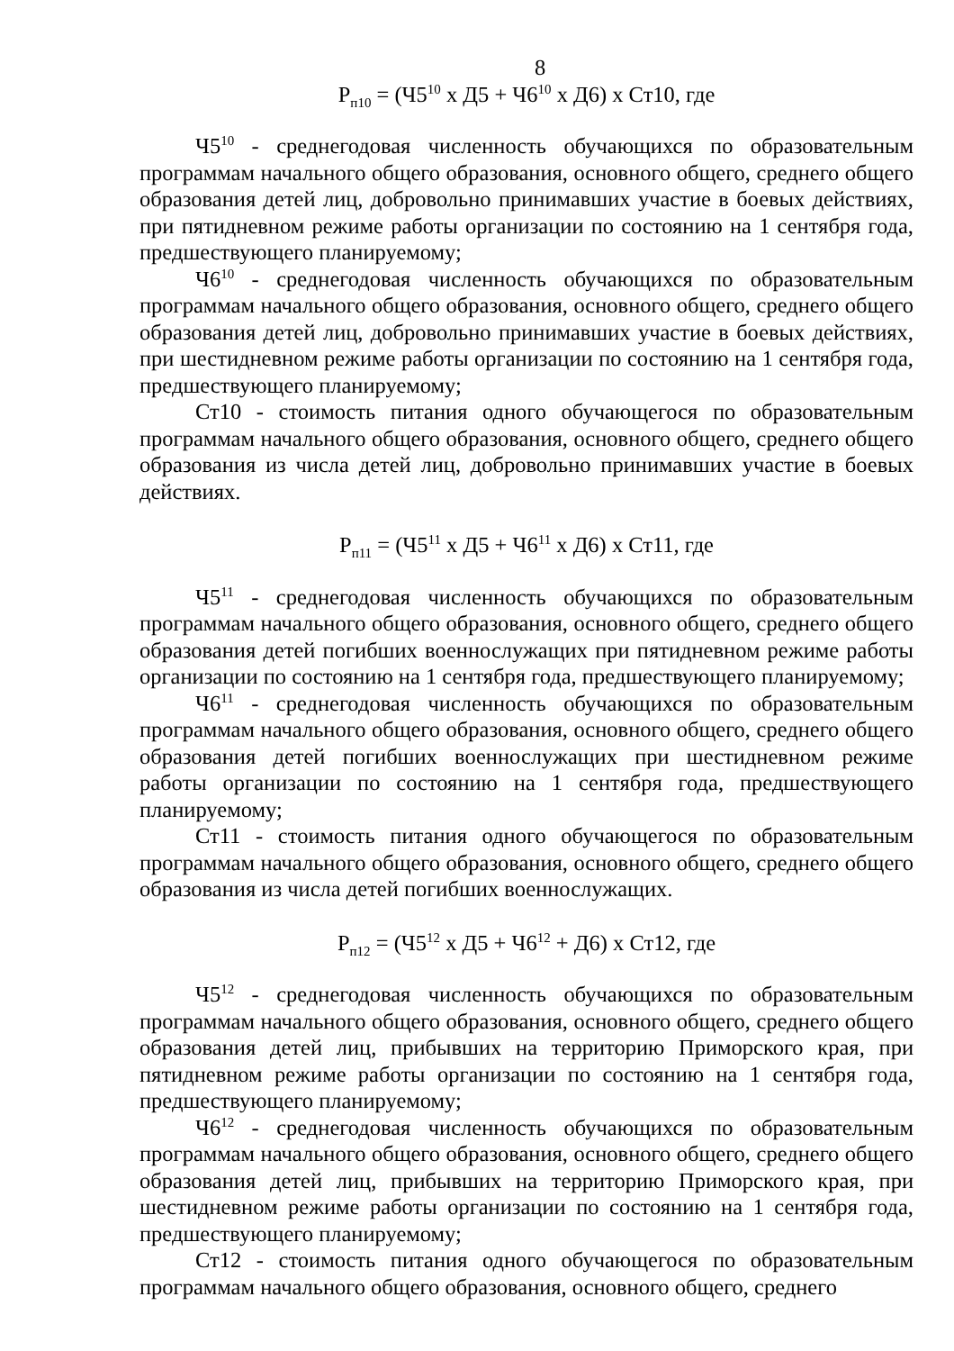8
Р<sub>п10</sub> = (Ч5<sup>10</sup> х Д5 + Ч6<sup>10</sup> х Д6) х Ст10, где
Ч5<sup>10</sup> - среднегодовая численность обучающихся по образовательным программам начального общего образования, основного общего, среднего общего образования детей лиц, добровольно принимавших участие в боевых действиях, при пятидневном режиме работы организации по состоянию на 1 сентября года, предшествующего планируемому;
Ч6<sup>10</sup> - среднегодовая численность обучающихся по образовательным программам начального общего образования, основного общего, среднего общего образования детей лиц, добровольно принимавших участие в боевых действиях, при шестидневном режиме работы организации по состоянию на 1 сентября года, предшествующего планируемому;
Ст10 - стоимость питания одного обучающегося по образовательным программам начального общего образования, основного общего, среднего общего образования из числа детей лиц, добровольно принимавших участие в боевых действиях.
Р<sub>п11</sub> = (Ч5<sup>11</sup> х Д5 + Ч6<sup>11</sup> х Д6) х Ст11, где
Ч5<sup>11</sup> - среднегодовая численность обучающихся по образовательным программам начального общего образования, основного общего, среднего общего образования детей погибших военнослужащих при пятидневном режиме работы организации по состоянию на 1 сентября года, предшествующего планируемому;
Ч6<sup>11</sup> - среднегодовая численность обучающихся по образовательным программам начального общего образования, основного общего, среднего общего образования детей погибших военнослужащих при шестидневном режиме работы организации по состоянию на 1 сентября года, предшествующего планируемому;
Ст11 - стоимость питания одного обучающегося по образовательным программам начального общего образования, основного общего, среднего общего образования из числа детей погибших военнослужащих.
Р<sub>п12</sub> = (Ч5<sup>12</sup> х Д5 + Ч6<sup>12</sup> + Д6) х Ст12, где
Ч5<sup>12</sup> - среднегодовая численность обучающихся по образовательным программам начального общего образования, основного общего, среднего общего образования детей лиц, прибывших на территорию Приморского края, при пятидневном режиме работы организации по состоянию на 1 сентября года, предшествующего планируемому;
Ч6<sup>12</sup> - среднегодовая численность обучающихся по образовательным программам начального общего образования, основного общего, среднего общего образования детей лиц, прибывших на территорию Приморского края, при шестидневном режиме работы организации по состоянию на 1 сентября года, предшествующего планируемому;
Ст12 - стоимость питания одного обучающегося по образовательным программам начального общего образования, основного общего, среднего